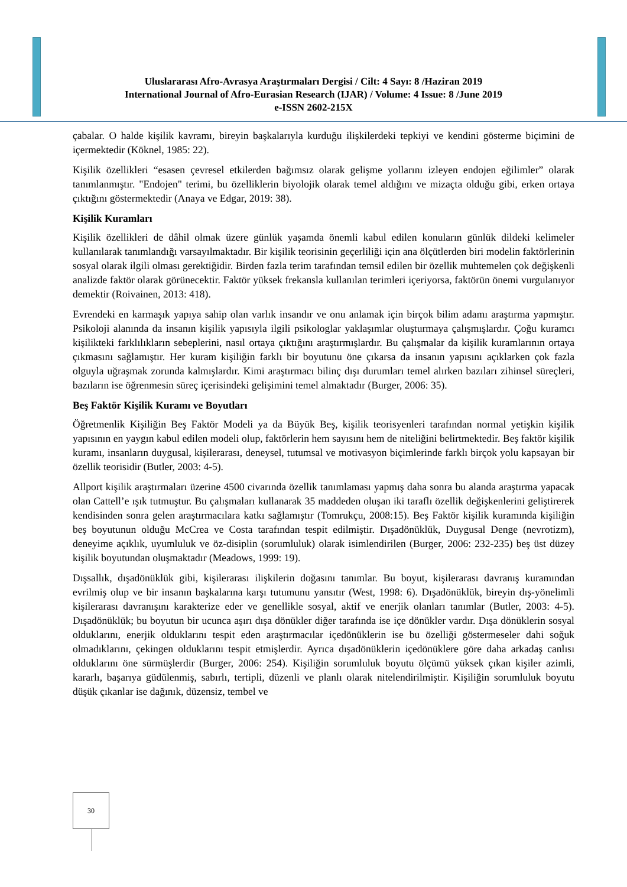Uluslararası Afro-Avrasya Araştırmaları Dergisi / Cilt: 4 Sayı: 8 /Haziran 2019
International Journal of Afro-Eurasian Research (IJAR) / Volume: 4 Issue: 8 /June 2019
e-ISSN 2602-215X
çabalar. O halde kişilik kavramı, bireyin başkalarıyla kurduğu ilişkilerdeki tepkiyi ve kendini gösterme biçimini de içermektedir (Köknel, 1985: 22).
Kişilik özellikleri “esasen çevresel etkilerden bağımsız olarak gelişme yollarını izleyen endojen eğilimler” olarak tanımlanmıştır. "Endojen" terimi, bu özelliklerin biyolojik olarak temel aldığını ve mizaçta olduğu gibi, erken ortaya çıktığını göstermektedir (Anaya ve Edgar, 2019: 38).
Kişilik Kuramları
Kişilik özellikleri de dâhil olmak üzere günlük yaşamda önemli kabul edilen konuların günlük dildeki kelimeler kullanılarak tanımlandığı varsayılmaktadır. Bir kişilik teorisinin geçerliliği için ana ölçütlerden biri modelin faktörlerinin sosyal olarak ilgili olması gerektiğidir. Birden fazla terim tarafından temsil edilen bir özellik muhtemelen çok değişkenli analizde faktör olarak görünecektir. Faktör yüksek frekansla kullanılan terimleri içeriyorsa, faktörün önemi vurgulanıyor demektir (Roivainen, 2013: 418).
Evrendeki en karmaşık yapıya sahip olan varlık insandır ve onu anlamak için birçok bilim adamı araştırma yapmıştır. Psikoloji alanında da insanın kişilik yapısıyla ilgili psikologlar yaklaşımlar oluşturmaya çalışmışlardır. Çoğu kuramcı kişilikteki farklılıkların sebeplerini, nasıl ortaya çıktığını araştırmışlardır. Bu çalışmalar da kişilik kuramlarının ortaya çıkmasını sağlamıştır. Her kuram kişiliğin farklı bir boyutunu öne çıkarsa da insanın yapısını açıklarken çok fazla olguyla uğraşmak zorunda kalmışlardır. Kimi araştırmacı bilinç dışı durumları temel alırken bazıları zihinsel süreçleri, bazıların ise öğrenmesin süreç içerisindeki gelişimini temel almaktadır (Burger, 2006: 35).
Beş Faktör Kişilik Kuramı ve Boyutları
Öğretmenlik Kişiliğin Beş Faktör Modeli ya da Büyük Beş, kişilik teorisyenleri tarafından normal yetişkin kişilik yapısının en yaygın kabul edilen modeli olup, faktörlerin hem sayısını hem de niteliğini belirtmektedir. Beş faktör kişilik kuramı, insanların duygusal, kişilerarası, deneysel, tutumsal ve motivasyon biçimlerinde farklı birçok yolu kapsayan bir özellik teorisidir (Butler, 2003: 4-5).
Allport kişilik araştırmaları üzerine 4500 civarında özellik tanımlaması yapmış daha sonra bu alanda araştırma yapacak olan Cattell’e ışık tutmuştur. Bu çalışmaları kullanarak 35 maddeden oluşan iki taraflı özellik değişkenlerini geliştirerek kendisinden sonra gelen araştırmacılara katkı sağlamıştır (Tomrukçu, 2008:15). Beş Faktör kişilik kuramında kişiliğin beş boyutunun olduğu McCrea ve Costa tarafından tespit edilmiştir. Dışadönüklük, Duygusal Denge (nevrotizm), deneyime açıklık, uyumluluk ve öz-disiplin (sorumluluk) olarak isimlendirilen (Burger, 2006: 232-235) beş üst düzey kişilik boyutundan oluşmaktadır (Meadows, 1999: 19).
Dışsallık, dışadönüklük gibi, kişilerarası ilişkilerin doğasını tanımlar. Bu boyut, kişilerarası davranış kuramından evrilmiş olup ve bir insanın başkalarına karşı tutumunu yansıtır (West, 1998: 6). Dışadönüklük, bireyin dış-yönelimli kişilerarası davranışını karakterize eder ve genellikle sosyal, aktif ve enerjik olanları tanımlar (Butler, 2003: 4-5). Dışadönüklük; bu boyutun bir ucunca aşırı dışa dönükler diğer tarafında ise içe dönükler vardır. Dışa dönüklerin sosyal olduklarını, enerjik olduklarını tespit eden araştırmacılar içedönüklerin ise bu özelliği göstermeseler dahi soğuk olmadıklarını, çekingen olduklarını tespit etmişlerdir. Ayrıca dışadönüklerin içedönüklere göre daha arkadaş canlısı olduklarını öne sürmüşlerdir (Burger, 2006: 254). Kişiliğin sorumluluk boyutu ölçümü yüksek çıkan kişiler azimli, kararlı, başarıya güdülenmiş, sabırlı, tertipli, düzenli ve planlı olarak nitelendirilmiştir. Kişiliğin sorumluluk boyutu düşük çıkanlar ise dağınık, düzensiz, tembel ve
30